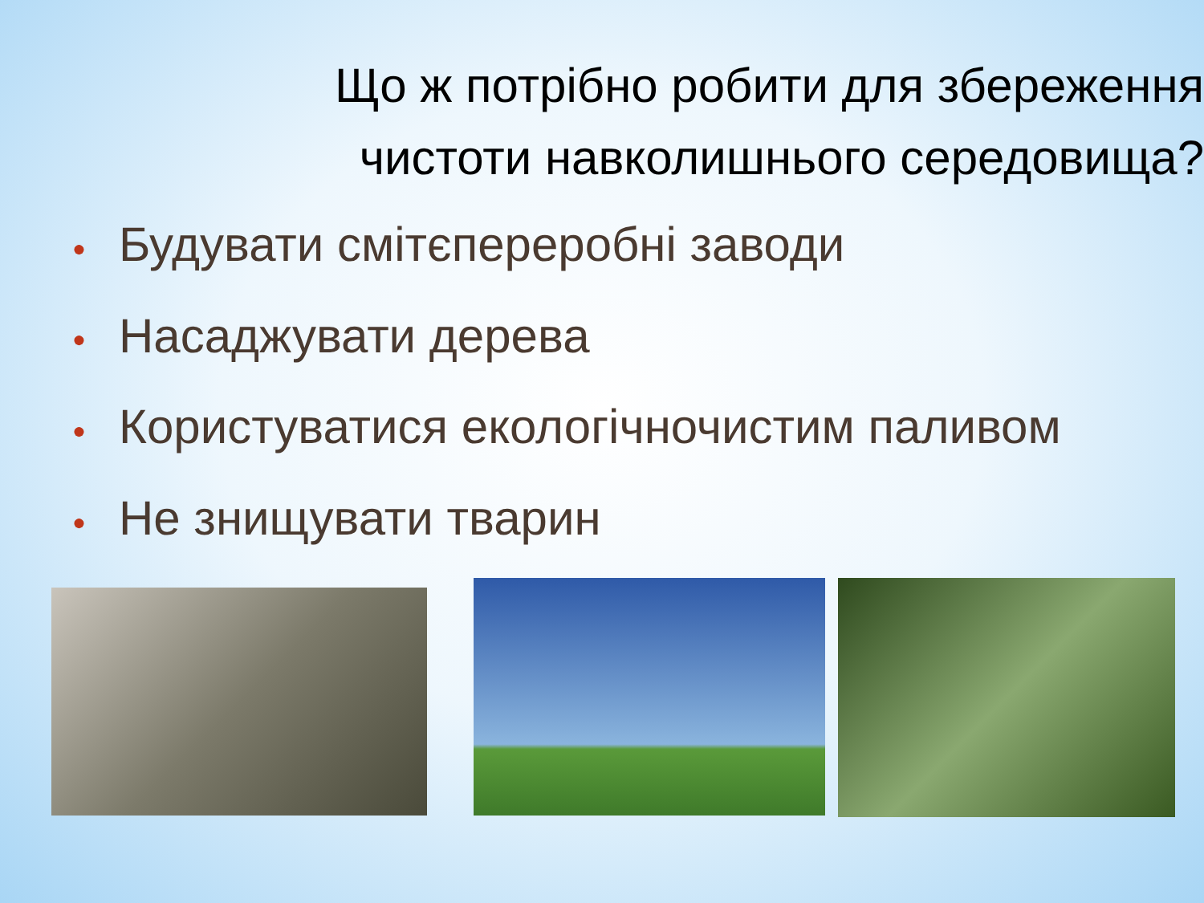Що ж потрібно робити для збереження чистоти навколишнього середовища?
● Будувати смітєпереробні заводи
● Насаджувати дерева
● Користуватися екологічночистим паливом
● Не знищувати тварин